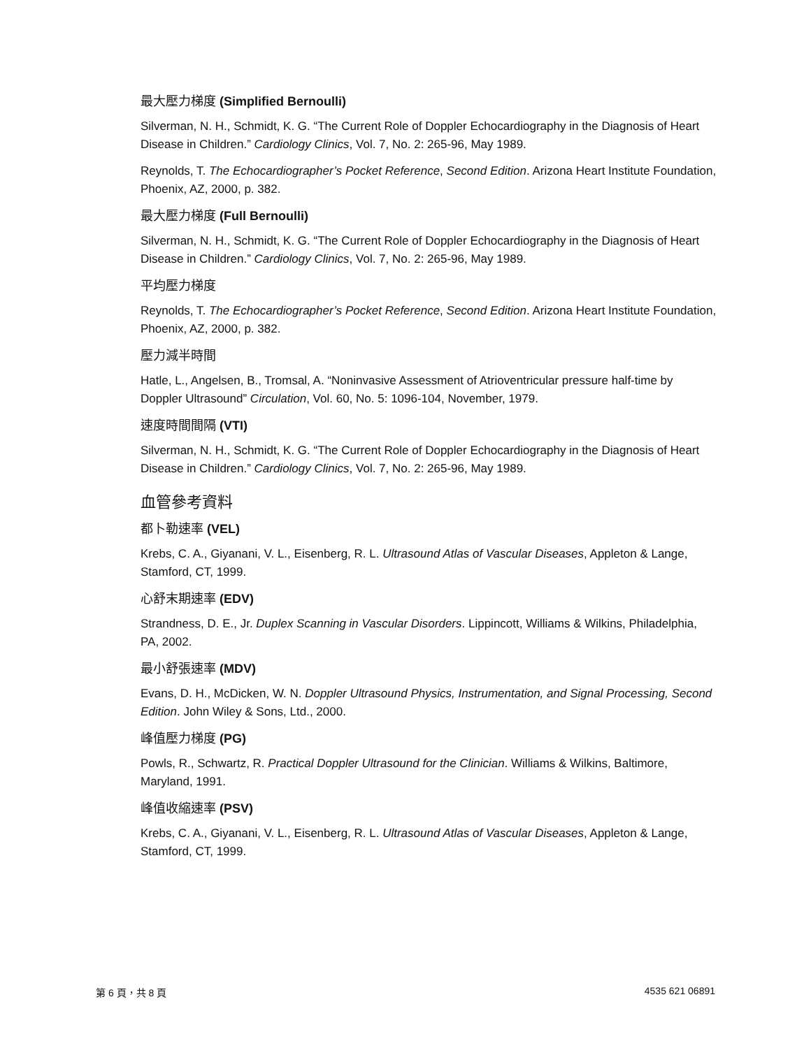最大壓力梯度 (Simplified Bernoulli)
Silverman, N. H., Schmidt, K. G. “The Current Role of Doppler Echocardiography in the Diagnosis of Heart Disease in Children.” Cardiology Clinics, Vol. 7, No. 2: 265-96, May 1989.
Reynolds, T. The Echocardiographer’s Pocket Reference, Second Edition. Arizona Heart Institute Foundation, Phoenix, AZ, 2000, p. 382.
最大壓力梯度 (Full Bernoulli)
Silverman, N. H., Schmidt, K. G. “The Current Role of Doppler Echocardiography in the Diagnosis of Heart Disease in Children.” Cardiology Clinics, Vol. 7, No. 2: 265-96, May 1989.
平均壓力梯度
Reynolds, T. The Echocardiographer’s Pocket Reference, Second Edition. Arizona Heart Institute Foundation, Phoenix, AZ, 2000, p. 382.
壓力減半時間
Hatle, L., Angelsen, B., Tromsal, A. “Noninvasive Assessment of Atrioventricular pressure half-time by Doppler Ultrasound” Circulation, Vol. 60, No. 5: 1096-104, November, 1979.
速度時間間隔 (VTI)
Silverman, N. H., Schmidt, K. G. “The Current Role of Doppler Echocardiography in the Diagnosis of Heart Disease in Children.” Cardiology Clinics, Vol. 7, No. 2: 265-96, May 1989.
血管參考資料
都卜勒速率 (VEL)
Krebs, C. A., Giyanani, V. L., Eisenberg, R. L. Ultrasound Atlas of Vascular Diseases, Appleton & Lange, Stamford, CT, 1999.
心舒末期速率 (EDV)
Strandness, D. E., Jr. Duplex Scanning in Vascular Disorders. Lippincott, Williams & Wilkins, Philadelphia, PA, 2002.
最小舒張速率 (MDV)
Evans, D. H., McDicken, W. N. Doppler Ultrasound Physics, Instrumentation, and Signal Processing, Second Edition. John Wiley & Sons, Ltd., 2000.
峰值壓力梯度 (PG)
Powls, R., Schwartz, R. Practical Doppler Ultrasound for the Clinician. Williams & Wilkins, Baltimore, Maryland, 1991.
峰值收縮速率 (PSV)
Krebs, C. A., Giyanani, V. L., Eisenberg, R. L. Ultrasound Atlas of Vascular Diseases, Appleton & Lange, Stamford, CT, 1999.
第 6 頁，共 8 頁 4535 621 06891